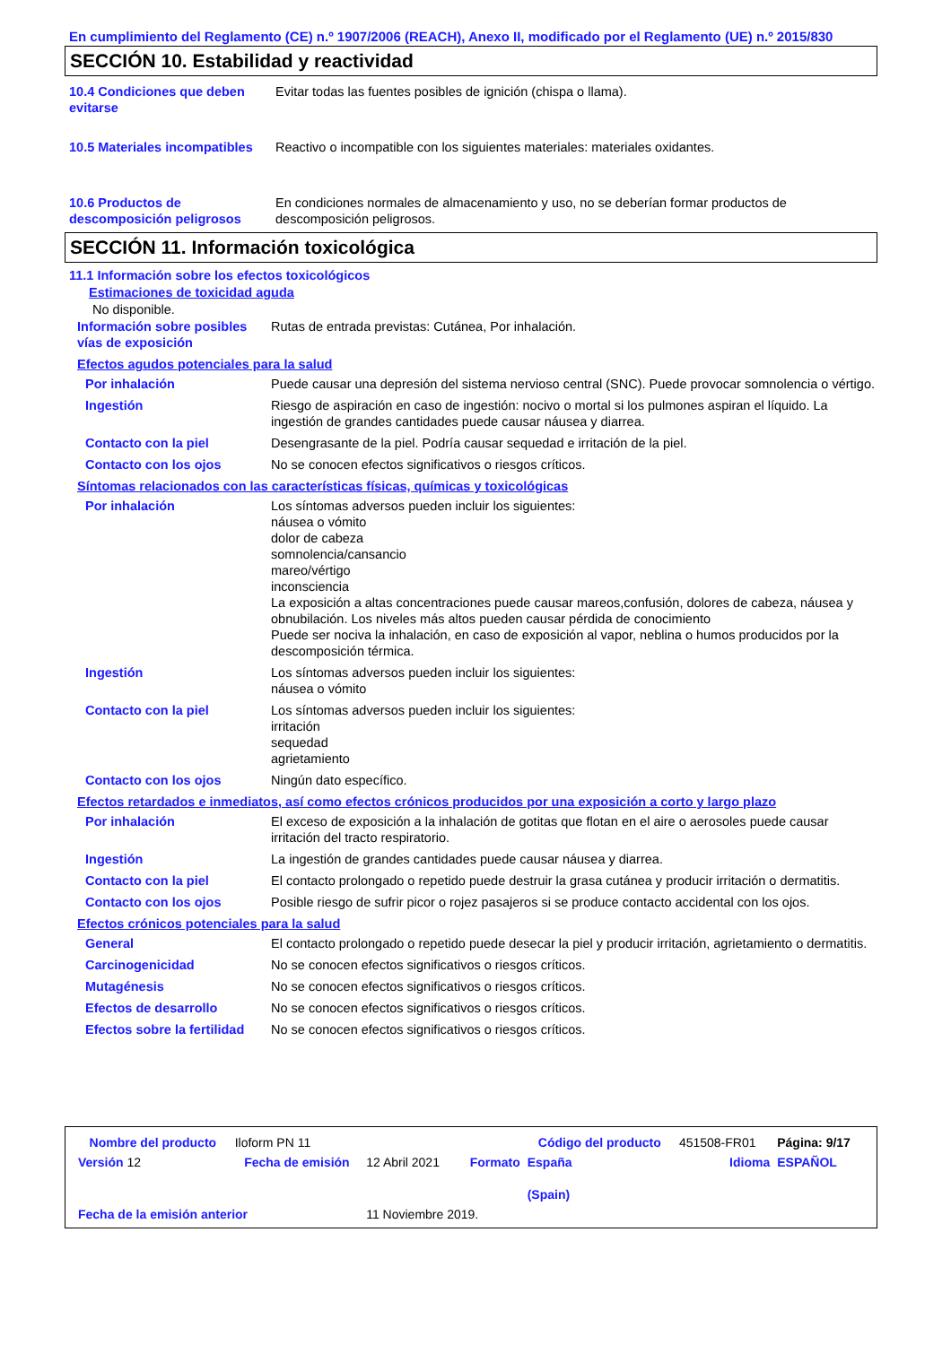En cumplimiento del Reglamento (CE) n.º 1907/2006 (REACH), Anexo II, modificado por el Reglamento (UE) n.º 2015/830
SECCIÓN 10. Estabilidad y reactividad
| 10.4 Condiciones que deben evitarse | Evitar todas las fuentes posibles de ignición (chispa o llama). |
| 10.5 Materiales incompatibles | Reactivo o incompatible con los siguientes materiales: materiales oxidantes. |
| 10.6 Productos de descomposición peligrosos | En condiciones normales de almacenamiento y uso, no se deberían formar productos de descomposición peligrosos. |
SECCIÓN 11. Información toxicológica
11.1 Información sobre los efectos toxicológicos
Estimaciones de toxicidad aguda
No disponible.
| Información sobre posibles vías de exposición | Rutas de entrada previstas: Cutánea, Por inhalación. |
Efectos agudos potenciales para la salud
| Por inhalación | Puede causar una depresión del sistema nervioso central (SNC). Puede provocar somnolencia o vértigo. |
| Ingestión | Riesgo de aspiración en caso de ingestión: nocivo o mortal si los pulmones aspiran el líquido. La ingestión de grandes cantidades puede causar náusea y diarrea. |
| Contacto con la piel | Desengrasante de la piel. Podría causar sequedad e irritación de la piel. |
| Contacto con los ojos | No se conocen efectos significativos o riesgos críticos. |
Síntomas relacionados con las características físicas, químicas y toxicológicas
| Por inhalación | Los síntomas adversos pueden incluir los siguientes: náusea o vómito dolor de cabeza somnolencia/cansancio mareo/vértigo inconsciencia La exposición a altas concentraciones puede causar mareos,confusión, dolores de cabeza, náusea y obnubilación. Los niveles más altos pueden causar pérdida de conocimiento Puede ser nociva la inhalación, en caso de exposición al vapor, neblina o humos producidos por la descomposición térmica. |
| Ingestión | Los síntomas adversos pueden incluir los siguientes: náusea o vómito |
| Contacto con la piel | Los síntomas adversos pueden incluir los siguientes: irritación sequedad agrietamiento |
| Contacto con los ojos | Ningún dato específico. |
Efectos retardados e inmediatos, así como efectos crónicos producidos por una exposición a corto y largo plazo
| Por inhalación | El exceso de exposición a la inhalación de gotitas que flotan en el aire o aerosoles puede causar irritación del tracto respiratorio. |
| Ingestión | La ingestión de grandes cantidades puede causar náusea y diarrea. |
| Contacto con la piel | El contacto prolongado o repetido puede destruir la grasa cutánea y producir irritación o dermatitis. |
| Contacto con los ojos | Posible riesgo de sufrir picor o rojez pasajeros si se produce contacto accidental con los ojos. |
Efectos crónicos potenciales para la salud
| General | El contacto prolongado o repetido puede desecar la piel y producir irritación, agrietamiento o dermatitis. |
| Carcinogenicidad | No se conocen efectos significativos o riesgos críticos. |
| Mutagénesis | No se conocen efectos significativos o riesgos críticos. |
| Efectos de desarrollo | No se conocen efectos significativos o riesgos críticos. |
| Efectos sobre la fertilidad | No se conocen efectos significativos o riesgos críticos. |
| Nombre del producto | Iloform PN 11 | | | Código del producto | 451508-FR01 | Página: 9/17 |
| Versión 12 | Fecha de emisión | 12 Abril 2021 | Formato | España (Spain) | Idioma | ESPAÑOL |
| Fecha de la emisión anterior | | 11 Noviembre 2019. | | | | |